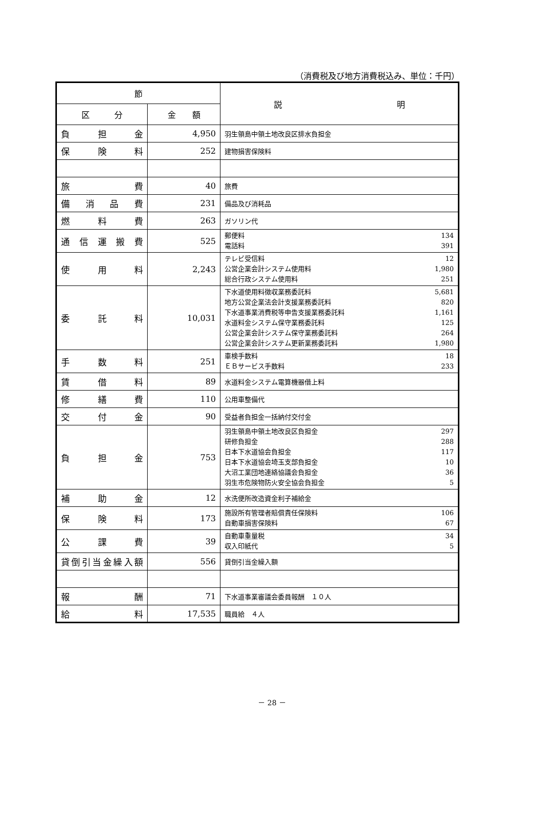（消費税及び地方消費税込み、単位：千円）
| 節 | | 説 明 |
| --- | --- | --- |
| 区 分 | 金 額 | |
| 負担金 | 4,950 | 羽生領島中領土地改良区排水負担金 |
| 保険料 | 252 | 建物損害保険料 |
| 旅費 | 40 | 旅費 |
| 備消品費 | 231 | 備品及び消耗品 |
| 燃料費 | 263 | ガソリン代 |
| 通信運搬費 | 525 | 郵便料 134 電話料 391 |
| 使用料 | 2,243 | テレビ受信料 12 公営企業会計システム使用料 1,980 総合行政システム使用料 251 |
| 委託料 | 10,031 | 下水道使用料徴収業務委託料 5,681 地方公営企業法会計支援業務委託料 820 下水道事業消費税等申告支援業務委託料 1,161 水道料金システム保守業務委託料 125 公営企業会計システム保守業務委託料 264 公営企業会計システム更新業務委託料 1,980 |
| 手数料 | 251 | 車検手数料 18 ＥＢサービス手数料 233 |
| 賃借料 | 89 | 水道料金システム電算機器借上料 |
| 修繕費 | 110 | 公用車整備代 |
| 交付金 | 90 | 受益者負担金一括納付交付金 |
| 負担金 | 753 | 羽生領島中領土地改良区負担金 297 研修負担金 288 日本下水道協会負担金 117 日本下水道協会埼玉支部負担金 10 大沼工業団地連絡協議会負担金 36 羽生市危険物防火安全協会負担金 5 |
| 補助金 | 12 | 水洗便所改造資金利子補給金 |
| 保険料 | 173 | 施設所有管理者賠償責任保険料 106 自動車損害保険料 67 |
| 公課費 | 39 | 自動車重量税 34 収入印紙代 5 |
| 貸倒引当金繰入額 | 556 | 貸倒引当金繰入額 |
| 報酬 | 71 | 下水道事業審議会委員報酬 １０人 |
| 給料 | 17,535 | 職員給 ４人 |
－ 28 －